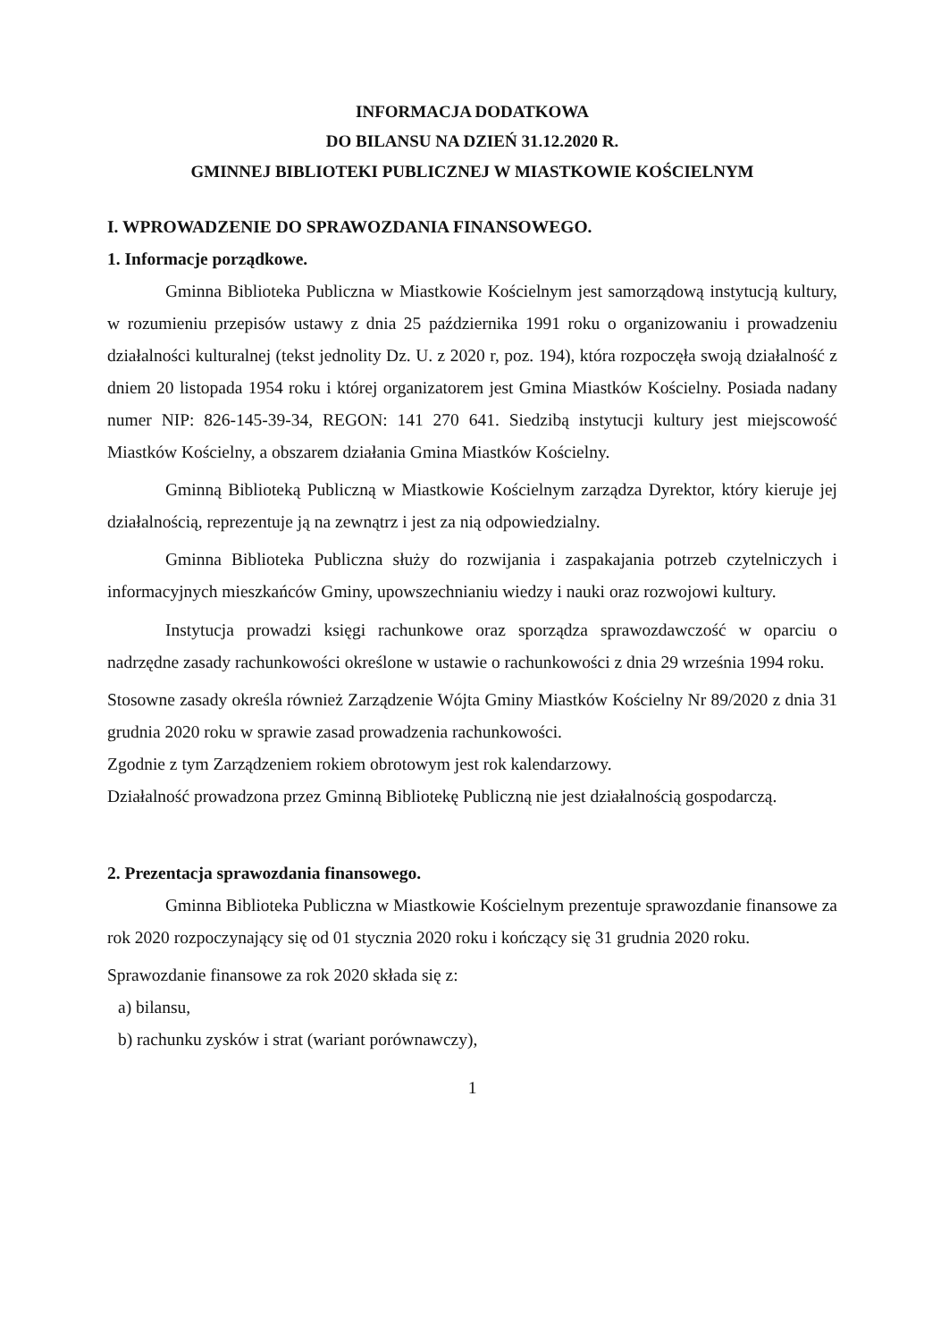INFORMACJA DODATKOWA
DO BILANSU NA DZIEŃ 31.12.2020 R.
GMINNEJ BIBLIOTEKI PUBLICZNEJ W MIASTKOWIE KOŚCIELNYM
I. WPROWADZENIE DO SPRAWOZDANIA FINANSOWEGO.
1. Informacje porządkowe.
Gminna Biblioteka Publiczna w Miastkowie Kościelnym jest samorządową instytucją kultury, w rozumieniu przepisów ustawy z dnia 25 października 1991 roku o organizowaniu i prowadzeniu działalności kulturalnej (tekst jednolity Dz. U. z 2020 r, poz. 194), która rozpoczęła swoją działalność z dniem 20 listopada 1954 roku i której organizatorem jest Gmina Miastków Kościelny. Posiada nadany numer NIP: 826-145-39-34, REGON: 141 270 641. Siedzibą instytucji kultury jest miejscowość Miastków Kościelny, a obszarem działania Gmina Miastków Kościelny.
Gminną Biblioteką Publiczną w Miastkowie Kościelnym zarządza Dyrektor, który kieruje jej działalnością, reprezentuje ją na zewnątrz i jest za nią odpowiedzialny.
Gminna Biblioteka Publiczna służy do rozwijania i zaspakajania potrzeb czytelniczych i informacyjnych mieszkańców Gminy, upowszechnianiu wiedzy i nauki oraz rozwojowi kultury.
Instytucja prowadzi księgi rachunkowe oraz sporządza sprawozdawczość w oparciu o nadrzędne zasady rachunkowości określone w ustawie o rachunkowości z dnia 29 września 1994 roku.
Stosowne zasady określa również Zarządzenie Wójta Gminy Miastków Kościelny Nr 89/2020 z dnia 31 grudnia 2020 roku w sprawie zasad prowadzenia rachunkowości.
Zgodnie z tym Zarządzeniem rokiem obrotowym jest rok kalendarzowy.
Działalność prowadzona przez Gminną Bibliotekę Publiczną nie jest działalnością gospodarczą.
2. Prezentacja sprawozdania finansowego.
Gminna Biblioteka Publiczna w Miastkowie Kościelnym prezentuje sprawozdanie finansowe za rok 2020 rozpoczynający się od 01 stycznia 2020 roku i kończący się 31 grudnia 2020 roku.
Sprawozdanie finansowe za rok 2020 składa się z:
a) bilansu,
b) rachunku zysków i strat (wariant porównawczy),
1